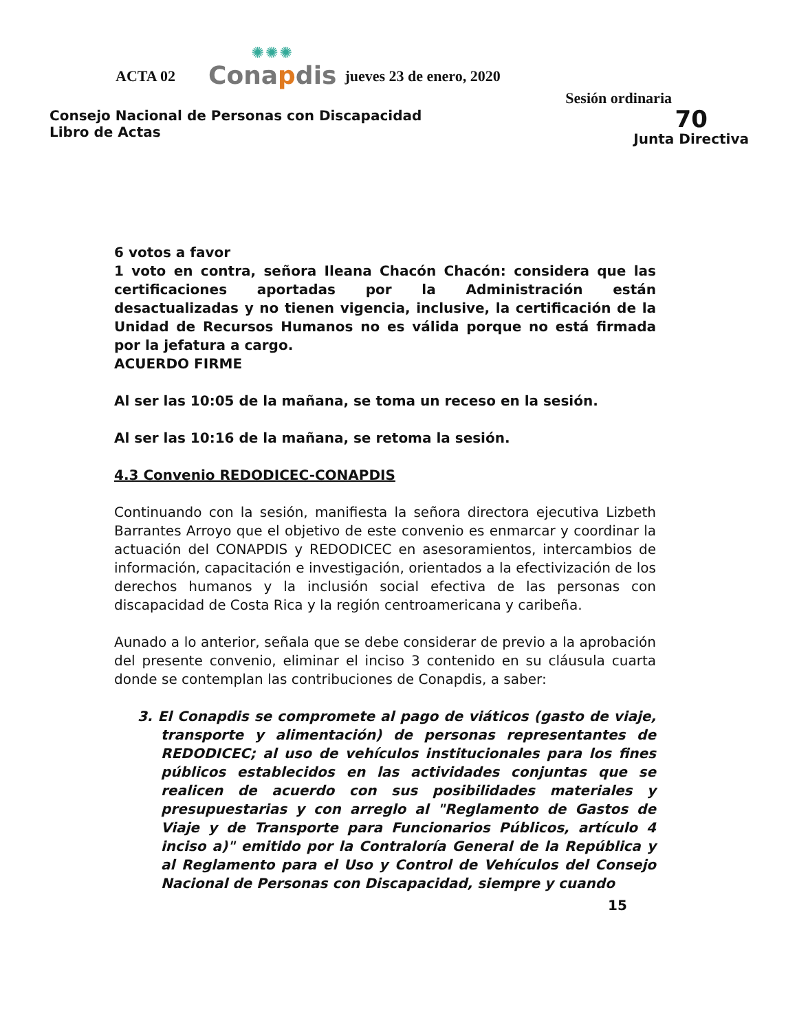ACTA 02
✺✺✺
Conapdis
jueves 23 de enero, 2020
Sesión ordinaria
Consejo Nacional de Personas con Discapacidad
Libro de Actas
70
Junta Directiva
6 votos a favor
1 voto en contra, señora Ileana Chacón Chacón: considera que las certificaciones aportadas por la Administración están desactualizadas y no tienen vigencia, inclusive, la certificación de la Unidad de Recursos Humanos no es válida porque no está firmada por la jefatura a cargo.
ACUERDO FIRME
Al ser las 10:05 de la mañana, se toma un receso en la sesión.
Al ser las 10:16 de la mañana, se retoma la sesión.
4.3 Convenio REDODICEC-CONAPDIS
Continuando con la sesión, manifiesta la señora directora ejecutiva Lizbeth Barrantes Arroyo que el objetivo de este convenio es enmarcar y coordinar la actuación del CONAPDIS y REDODICEC en asesoramientos, intercambios de información, capacitación e investigación, orientados a la efectivización de los derechos humanos y la inclusión social efectiva de las personas con discapacidad de Costa Rica y la región centroamericana y caribeña.
Aunado a lo anterior, señala que se debe considerar de previo a la aprobación del presente convenio, eliminar el inciso 3 contenido en su cláusula cuarta donde se contemplan las contribuciones de Conapdis, a saber:
3. El Conapdis se compromete al pago de viáticos (gasto de viaje, transporte y alimentación) de personas representantes de REDODICEC; al uso de vehículos institucionales para los fines públicos establecidos en las actividades conjuntas que se realicen de acuerdo con sus posibilidades materiales y presupuestarias y con arreglo al "Reglamento de Gastos de Viaje y de Transporte para Funcionarios Públicos, artículo 4 inciso a)" emitido por la Contraloría General de la República y al Reglamento para el Uso y Control de Vehículos del Consejo Nacional de Personas con Discapacidad, siempre y cuando
15